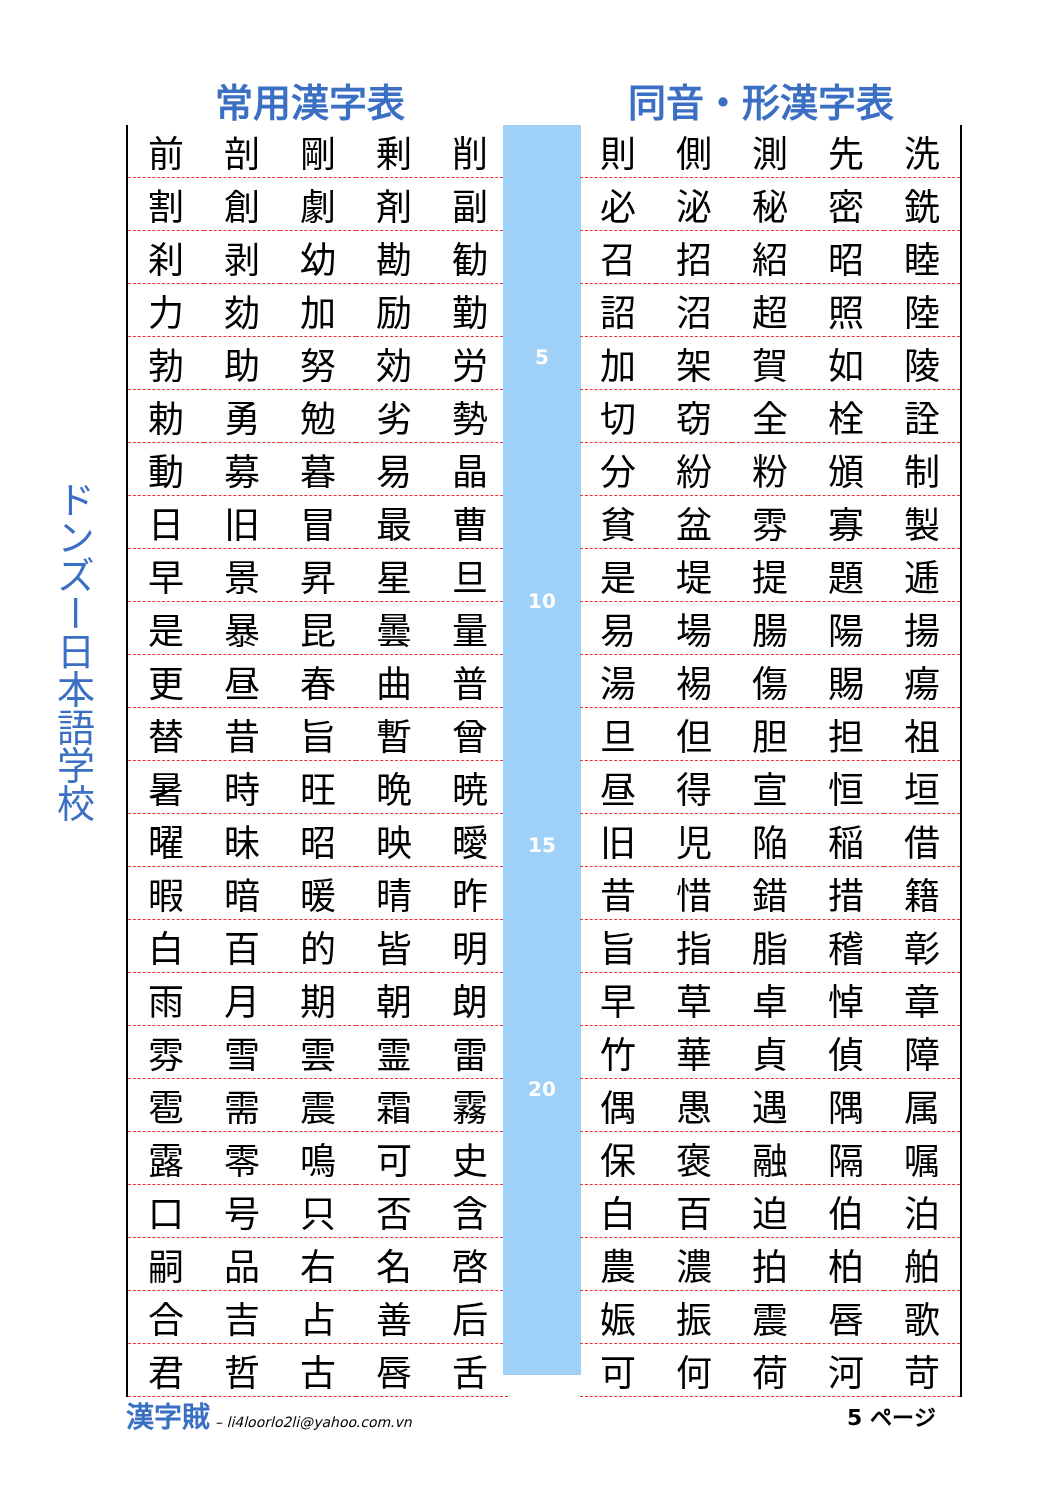ドンズー日本語学校
常用漢字表 同音・形漢字表
| 前 | 剖 | 剛 | 剰 | 削 |
| 割 | 創 | 劇 | 剤 | 副 |
| 刹 | 剥 | 幼 | 勘 | 勧 |
| 力 | 劾 | 加 | 励 | 勤 |
| 勃 | 助 | 努 | 効 | 労 |
| 勅 | 勇 | 勉 | 劣 | 勢 |
| 動 | 募 | 暮 | 易 | 晶 |
| 日 | 旧 | 冒 | 最 | 曹 |
| 早 | 景 | 昇 | 星 | 旦 |
| 是 | 暴 | 昆 | 曇 | 量 |
| 更 | 昼 | 春 | 曲 | 普 |
| 替 | 昔 | 旨 | 暫 | 曾 |
| 暑 | 時 | 旺 | 晩 | 暁 |
| 曜 | 昧 | 昭 | 映 | 曖 |
| 暇 | 暗 | 暖 | 晴 | 昨 |
| 白 | 百 | 的 | 皆 | 明 |
| 雨 | 月 | 期 | 朝 | 朗 |
| 雰 | 雪 | 雲 | 霊 | 雷 |
| 雹 | 需 | 震 | 霜 | 霧 |
| 露 | 零 | 鳴 | 可 | 史 |
| 口 | 号 | 只 | 否 | 含 |
| 嗣 | 品 | 右 | 名 | 啓 |
| 合 | 吉 | 占 | 善 | 后 |
| 君 | 哲 | 古 | 唇 | 舌 |
5
10
15
20
| 則 | 側 | 測 | 先 | 洗 |
| 必 | 泌 | 秘 | 密 | 銑 |
| 召 | 招 | 紹 | 昭 | 睦 |
| 詔 | 沼 | 超 | 照 | 陸 |
| 加 | 架 | 賀 | 如 | 陵 |
| 切 | 窃 | 全 | 栓 | 詮 |
| 分 | 紛 | 粉 | 頒 | 制 |
| 貧 | 盆 | 雰 | 寡 | 製 |
| 是 | 堤 | 提 | 題 | 逓 |
| 易 | 場 | 腸 | 陽 | 揚 |
| 湯 | 裼 | 傷 | 賜 | 瘍 |
| 旦 | 但 | 胆 | 担 | 祖 |
| 昼 | 得 | 宣 | 恒 | 垣 |
| 旧 | 児 | 陥 | 稲 | 借 |
| 昔 | 惜 | 錯 | 措 | 籍 |
| 旨 | 指 | 脂 | 稽 | 彰 |
| 早 | 草 | 卓 | 悼 | 章 |
| 竹 | 華 | 貞 | 偵 | 障 |
| 偶 | 愚 | 遇 | 隅 | 属 |
| 保 | 褒 | 融 | 隔 | 嘱 |
| 白 | 百 | 迫 | 伯 | 泊 |
| 農 | 濃 | 拍 | 柏 | 舶 |
| 娠 | 振 | 震 | 唇 | 歌 |
| 可 | 何 | 荷 | 河 | 苛 |
漢字賊 – li4loorlo2li@yahoo.com.vn 5 ページ